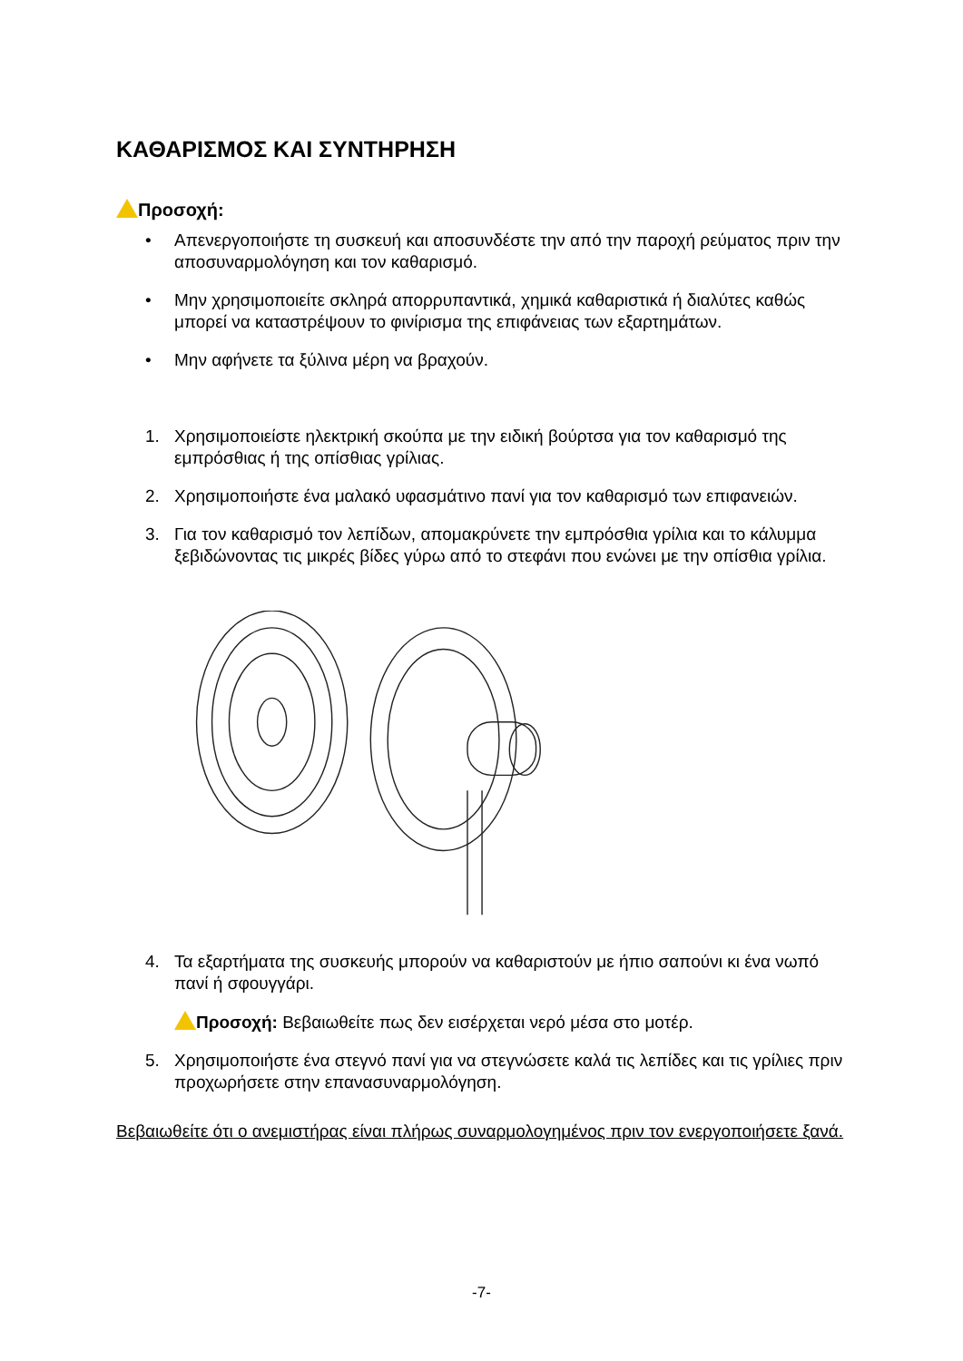ΚΑΘΑΡΙΣΜΟΣ ΚΑΙ ΣΥΝΤΗΡΗΣΗ
Προσοχή:
• Απενεργοποιήστε τη συσκευή και αποσυνδέστε την από την παροχή ρεύματος πριν την αποσυναρμολόγηση και τον καθαρισμό.
• Μην χρησιμοποιείτε σκληρά απορρυπαντικά, χημικά καθαριστικά ή διαλύτες καθώς μπορεί να καταστρέψουν το φινίρισμα της επιφάνειας των εξαρτημάτων.
• Μην αφήνετε τα ξύλινα μέρη να βραχούν.
1. Χρησιμοποιείστε ηλεκτρική σκούπα με την ειδική βούρτσα για τον καθαρισμό της εμπρόσθιας ή της οπίσθιας γρίλιας.
2. Χρησιμοποιήστε ένα μαλακό υφασμάτινο πανί για τον καθαρισμό των επιφανειών.
3. Για τον καθαρισμό τον λεπίδων, απομακρύνετε την εμπρόσθια γρίλια και το κάλυμμα ξεβιδώνοντας τις μικρές βίδες γύρω από το στεφάνι που ενώνει με την οπίσθια γρίλια.
4. Τα εξαρτήματα της συσκευής μπορούν να καθαριστούν με ήπιο σαπούνι κι ένα νωπό πανί ή σφουγγάρι.
Προσοχή: Βεβαιωθείτε πως δεν εισέρχεται νερό μέσα στο μοτέρ.
5. Χρησιμοποιήστε ένα στεγνό πανί για να στεγνώσετε καλά τις λεπίδες και τις γρίλιες πριν προχωρήσετε στην επανασυναρμολόγηση.
Βεβαιωθείτε ότι ο ανεμιστήρας είναι πλήρως συναρμολογημένος πριν τον ενεργοποιήσετε ξανά.
-7-